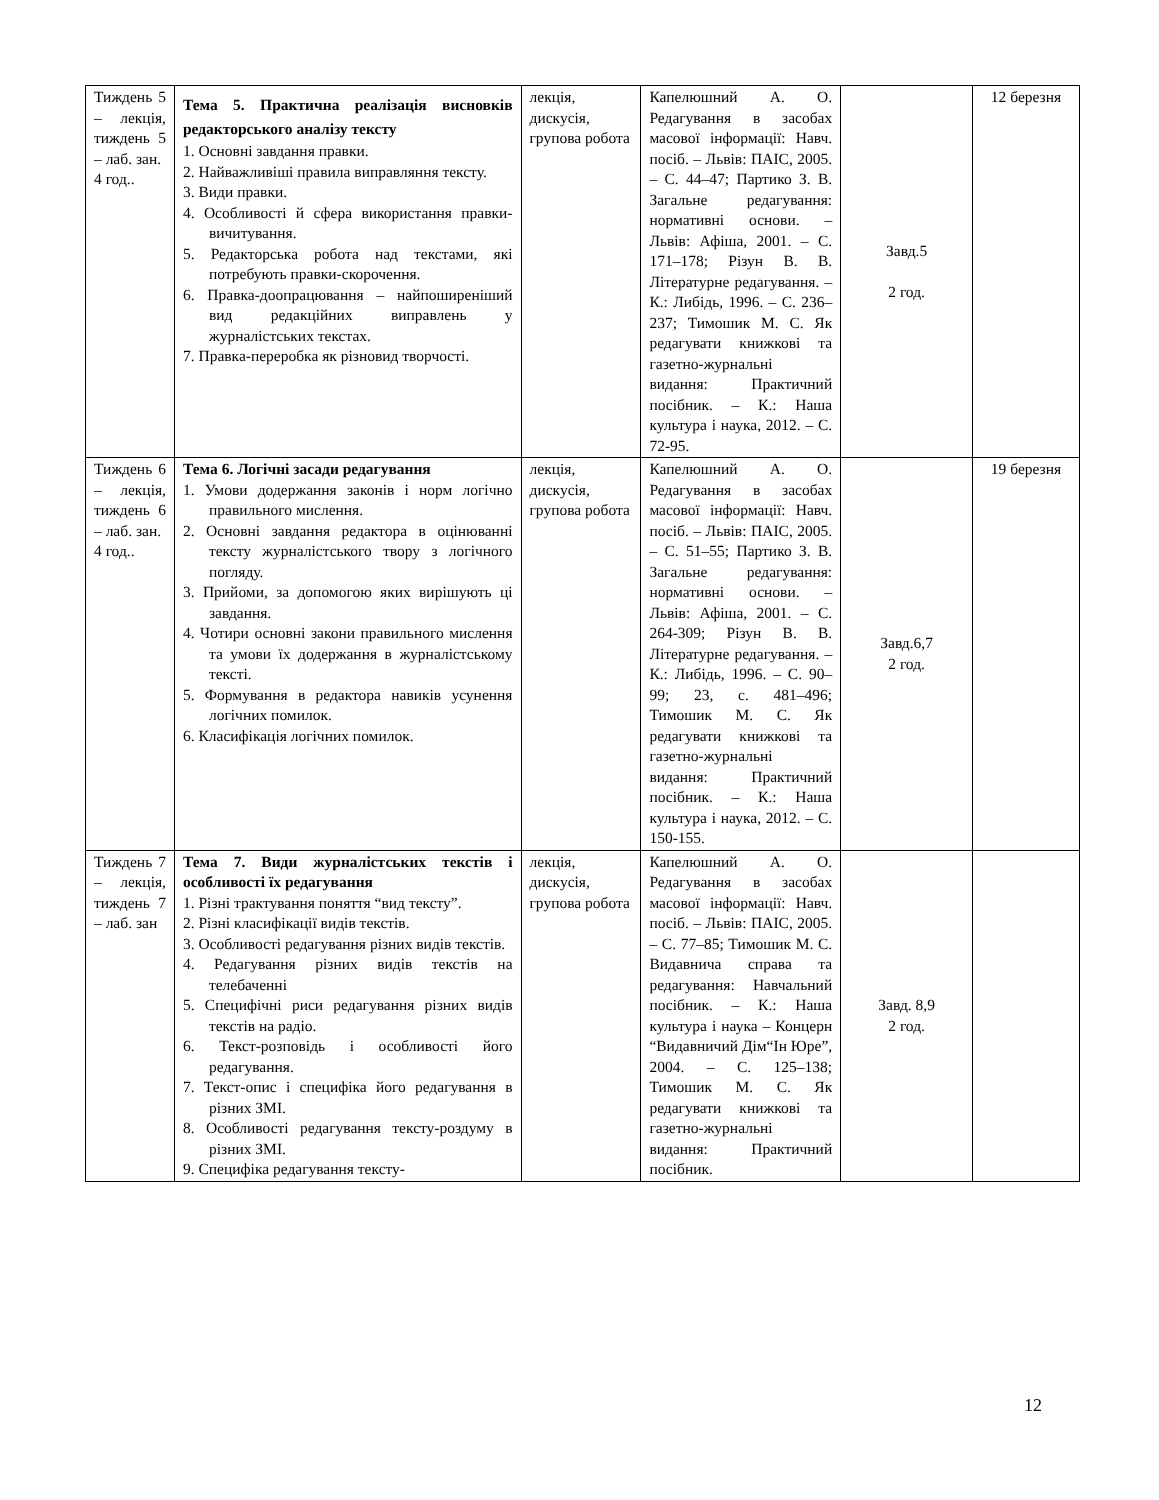| Тиждень 5 – лекція, тиждень 5 – лаб. зан. 4 год.. | Тема 5. Практична реалізація висновків редакторського аналізу тексту 1. Основні завдання правки. 2. Найважливіші правила виправляння тексту. 3. Види правки. 4. Особливості й сфера використання правки-вичитування. 5. Редакторська робота над текстами, які потребують правки-скорочення. 6. Правка-доопрацювання – найпоширеніший вид редакційних виправлень у журналістських текстах. 7. Правка-переробка як різновид творчості. | лекція, дискусія, групова робота | Капелюшний А. О. Редагування в засобах масової інформації: Навч. посіб. – Львів: ПАІС, 2005. – С. 44–47; Партико З. В. Загальне редагування: нормативні основи. – Львів: Афіша, 2001. – С. 171–178; Різун В. В. Літературне редагування. – К.: Либідь, 1996. – С. 236–237; Тимошик М. С. Як редагувати книжкові та газетно-журнальні видання: Практичний посібник. – К.: Наша культура і наука, 2012. – С. 72-95. | Завд.5 2 год. | 12 березня |
| Тиждень 6 – лекція, тиждень 6 – лаб. зан. 4 год.. | Тема 6. Логічні засади редагування 1. Умови додержання законів і норм логічно правильного мислення. 2. Основні завдання редактора в оцінюванні тексту журналістського твору з логічного погляду. 3. Прийоми, за допомогою яких вирішують ці завдання. 4. Чотири основні закони правильного мислення та умови їх додержання в журналістському тексті. 5. Формування в редактора навиків усунення логічних помилок. 6. Класифікація логічних помилок. | лекція, дискусія, групова робота | Капелюшний А. О. Редагування в засобах масової інформації: Навч. посіб. – Львів: ПАІС, 2005. – С. 51–55; Партико З. В. Загальне редагування: нормативні основи. – Львів: Афіша, 2001. – С. 264-309; Різун В. В. Літературне редагування. – К.: Либідь, 1996. – С. 90–99; 23, с. 481–496; Тимошик М. С. Як редагувати книжкові та газетно-журнальні видання: Практичний посібник. – К.: Наша культура і наука, 2012. – С. 150-155. | Завд.6,7 2 год. | 19 березня |
| Тиждень 7 – лекція, тиждень 7 – лаб. зан | Тема 7. Види журналістських текстів і особливості їх редагування 1. Різні трактування поняття “вид тексту”. 2. Різні класифікації видів текстів. 3. Особливості редагування різних видів текстів. 4. Редагування різних видів текстів на телебаченні 5. Специфічні риси редагування різних видів текстів на радіо. 6. Текст-розповідь і особливості його редагування. 7. Текст-опис і специфіка його редагування в різних ЗМІ. 8. Особливості редагування тексту-роздуму в різних ЗМІ. 9. Специфіка редагування тексту- | лекція, дискусія, групова робота | Капелюшний А. О. Редагування в засобах масової інформації: Навч. посіб. – Львів: ПАІС, 2005. – С. 77–85; Тимошик М. С. Видавнича справа та редагування: Навчальний посібник. – К.: Наша культура і наука – Концерн “Видавничий Дім“Ін Юре”, 2004. – С. 125–138; Тимошик М. С. Як редагувати книжкові та газетно-журнальні видання: Практичний посібник. | Завд. 8,9 2 год. | |
12